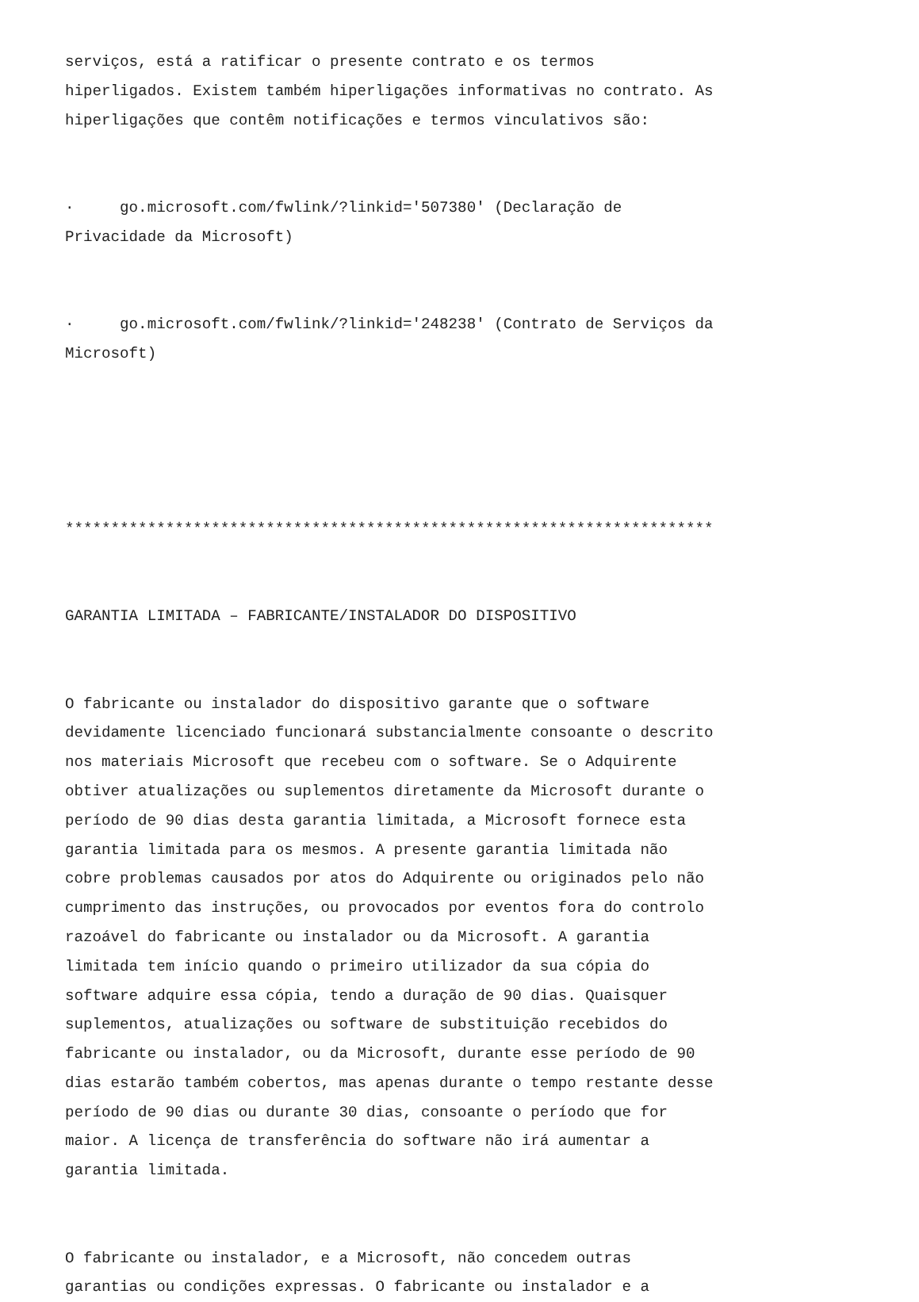serviços, está a ratificar o presente contrato e os termos hiperligados. Existem também hiperligações informativas no contrato. As hiperligações que contêm notificações e termos vinculativos são:
· go.microsoft.com/fwlink/?linkid='507380' (Declaração de Privacidade da Microsoft)
· go.microsoft.com/fwlink/?linkid='248238' (Contrato de Serviços da Microsoft)
***********************************************************************
GARANTIA LIMITADA – FABRICANTE/INSTALADOR DO DISPOSITIVO
O fabricante ou instalador do dispositivo garante que o software devidamente licenciado funcionará substancialmente consoante o descrito nos materiais Microsoft que recebeu com o software. Se o Adquirente obtiver atualizações ou suplementos diretamente da Microsoft durante o período de 90 dias desta garantia limitada, a Microsoft fornece esta garantia limitada para os mesmos. A presente garantia limitada não cobre problemas causados por atos do Adquirente ou originados pelo não cumprimento das instruções, ou provocados por eventos fora do controlo razoável do fabricante ou instalador ou da Microsoft. A garantia limitada tem início quando o primeiro utilizador da sua cópia do software adquire essa cópia, tendo a duração de 90 dias. Quaisquer suplementos, atualizações ou software de substituição recebidos do fabricante ou instalador, ou da Microsoft, durante esse período de 90 dias estarão também cobertos, mas apenas durante o tempo restante desse período de 90 dias ou durante 30 dias, consoante o período que for maior. A licença de transferência do software não irá aumentar a garantia limitada.
O fabricante ou instalador, e a Microsoft, não concedem outras garantias ou condições expressas. O fabricante ou instalador e a